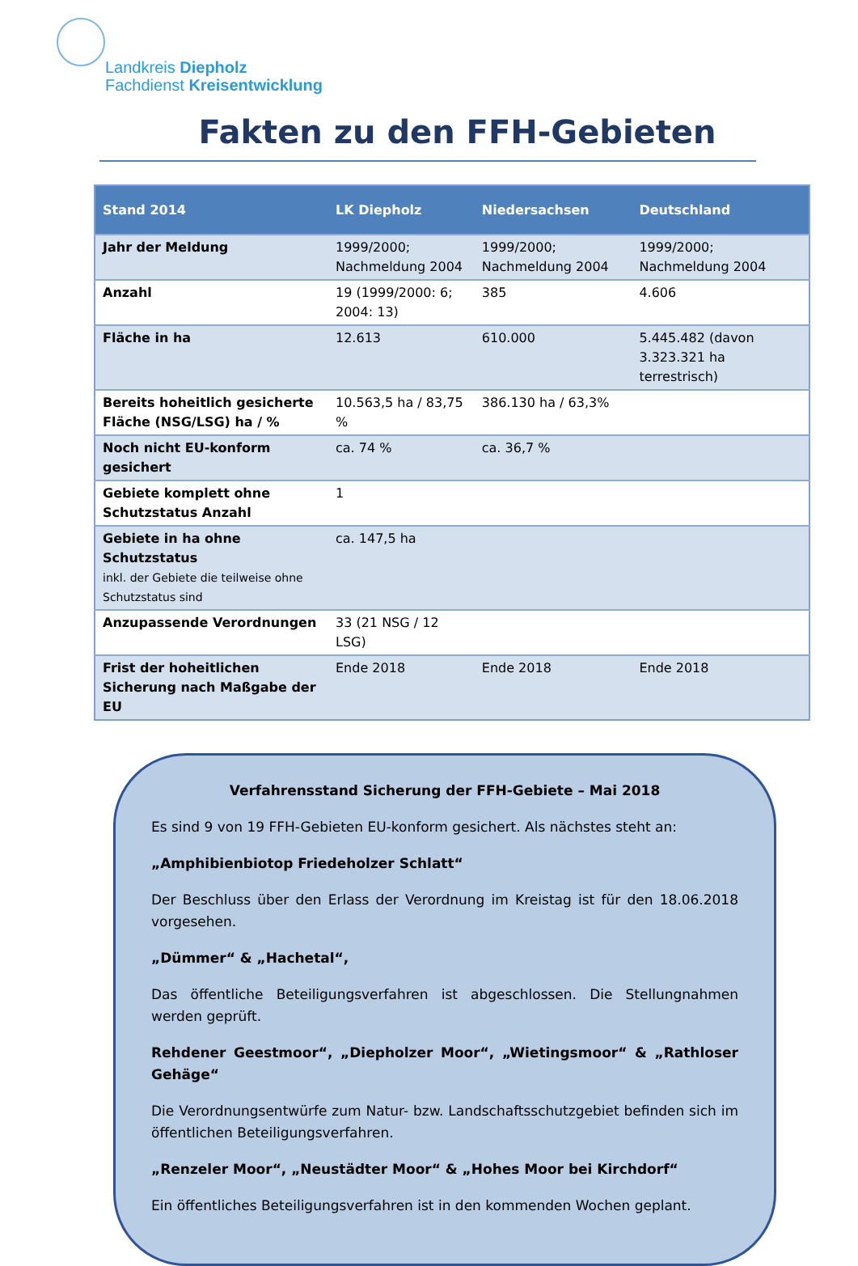Landkreis Diepholz
Fachdienst Kreisentwicklung
Fakten zu den FFH-Gebieten
| Stand 2014 | LK Diepholz | Niedersachsen | Deutschland |
| --- | --- | --- | --- |
| Jahr der Meldung | 1999/2000; Nachmeldung 2004 | 1999/2000; Nachmeldung 2004 | 1999/2000; Nachmeldung 2004 |
| Anzahl | 19 (1999/2000: 6; 2004: 13) | 385 | 4.606 |
| Fläche in ha | 12.613 | 610.000 | 5.445.482 (davon 3.323.321 ha terrestrisch) |
| Bereits hoheitlich gesicherte Fläche (NSG/LSG) ha / % | 10.563,5 ha / 83,75 % | 386.130 ha / 63,3% | |
| Noch nicht EU-konform gesichert | ca. 74 % | ca. 36,7 % | |
| Gebiete komplett ohne Schutzstatus Anzahl | 1 | | |
| Gebiete in ha ohne Schutzstatus inkl. der Gebiete die teilweise ohne Schutzstatus sind | ca. 147,5 ha | | |
| Anzupassende Verordnungen | 33 (21 NSG / 12 LSG) | | |
| Frist der hoheitlichen Sicherung nach Maßgabe der EU | Ende 2018 | Ende 2018 | Ende 2018 |
Verfahrensstand Sicherung der FFH-Gebiete – Mai 2018
Es sind 9 von 19 FFH-Gebieten EU-konform gesichert. Als nächstes steht an:
„Amphibienbiotop Friedeholzer Schlatt“
Der Beschluss über den Erlass der Verordnung im Kreistag ist für den 18.06.2018 vorgesehen.
„Dümmer“ & „Hachetal“,
Das öffentliche Beteiligungsverfahren ist abgeschlossen. Die Stellungnahmen werden geprüft.
Rehdener Geestmoor“, „Diepholzer Moor“, „Wietingsmoor“ & „Rathloser Gehäge“
Die Verordnungsentwürfe zum Natur- bzw. Landschaftsschutzgebiet befinden sich im öffentlichen Beteiligungsverfahren.
„Renzeler Moor“, „Neustädter Moor“ & „Hohes Moor bei Kirchdorf“
Ein öffentliches Beteiligungsverfahren ist in den kommenden Wochen geplant.